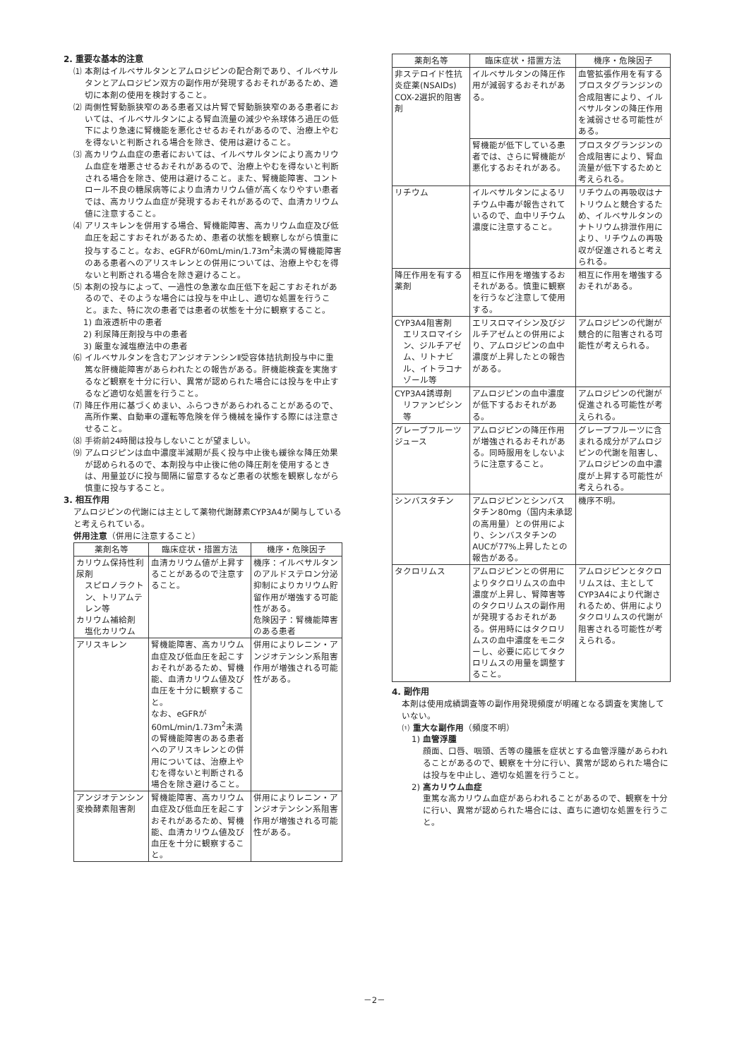2. 重要な基本的注意
⑴ 本剤はイルベサルタンとアムロジピンの配合剤であり、イルベサルタンとアムロジピン双方の副作用が発現するおそれがあるため、適切に本剤の使用を検討すること。
⑵ 両側性腎動脈狭窄のある患者又は片腎で腎動脈狭窄のある患者においては、イルベサルタンによる腎血流量の減少や糸球体ろ過圧の低下により急速に腎機能を悪化させるおそれがあるので、治療上やむを得ないと判断される場合を除き、使用は避けること。
⑶ 高カリウム血症の患者においては、イルベサルタンにより高カリウム血症を増悪させるおそれがあるので、治療上やむを得ないと判断される場合を除き、使用は避けること。また、腎機能障害、コントロール不良の糖尿病等により血清カリウム値が高くなりやすい患者では、高カリウム血症が発現するおそれがあるので、血清カリウム値に注意すること。
⑷ アリスキレンを併用する場合、腎機能障害、高カリウム血症及び低血圧を起こすおそれがあるため、患者の状態を観察しながら慎重に投与すること。なお、eGFRが60mL/min/1.73m<sup>2</sup>未満の腎機能障害のある患者へのアリスキレンとの併用については、治療上やむを得ないと判断される場合を除き避けること。
⑸ 本剤の投与によって、一過性の急激な血圧低下を起こすおそれがあるので、そのような場合には投与を中止し、適切な処置を行うこと。また、特に次の患者では患者の状態を十分に観察すること。
1) 血液透析中の患者
2) 利尿降圧剤投与中の患者
3) 厳重な減塩療法中の患者
⑹ イルベサルタンを含むアンジオテンシンⅡ受容体拮抗剤投与中に重篤な肝機能障害があらわれたとの報告がある。肝機能検査を実施するなど観察を十分に行い、異常が認められた場合には投与を中止するなど適切な処置を行うこと。
⑺ 降圧作用に基づくめまい、ふらつきがあらわれることがあるので、高所作業、自動車の運転等危険を伴う機械を操作する際には注意させること。
⑻ 手術前24時間は投与しないことが望ましい。
⑼ アムロジピンは血中濃度半減期が長く投与中止後も緩徐な降圧効果が認められるので、本剤投与中止後に他の降圧剤を使用するときは、用量並びに投与間隔に留意するなど患者の状態を観察しながら慎重に投与すること。
3. 相互作用
アムロジピンの代謝には主として薬物代謝酵素CYP3A4が関与していると考えられている。
併用注意（併用に注意すること）
| 薬剤名等 | 臨床症状・措置方法 | 機序・危険因子 |
| --- | --- | --- |
| カリウム保持性利尿剤 スピロノラクトン、トリアムテレン等 カリウム補給剤 塩化カリウム | 血清カリウム値が上昇することがあるので注意すること。 | 機序：イルベサルタンのアルドステロン分泌抑制によりカリウム貯留作用が増強する可能性がある。 危険因子：腎機能障害のある患者 |
| アリスキレン | 腎機能障害、高カリウム血症及び低血圧を起こすおそれがあるため、腎機能、血清カリウム値及び血圧を十分に観察すること。 なお、eGFRが60mL/min/1.73m<sup>2</sup>未満の腎機能障害のある患者へのアリスキレンとの併用については、治療上やむを得ないと判断される場合を除き避けること。 | 併用によりレニン・アンジオテンシン系阻害作用が増強される可能性がある。 |
| アンジオテンシン変換酵素阻害剤 | 腎機能障害、高カリウム血症及び低血圧を起こすおそれがあるため、腎機能、血清カリウム値及び血圧を十分に観察すること。 | 併用によりレニン・アンジオテンシン系阻害作用が増強される可能性がある。 |
| 薬剤名等 | 臨床症状・措置方法 | 機序・危険因子 |
| --- | --- | --- |
| 非ステロイド性抗炎症薬(NSAIDs) COX-2選択的阻害剤 | イルベサルタンの降圧作用が減弱するおそれがある。 | 血管拡張作用を有するプロスタグランジンの合成阻害により、イルベサルタンの降圧作用を減弱させる可能性がある。 |
| | 腎機能が低下している患者では、さらに腎機能が悪化するおそれがある。 | プロスタグランジンの合成阻害により、腎血流量が低下するためと考えられる。 |
| リチウム | イルベサルタンによるリチウム中毒が報告されているので、血中リチウム濃度に注意すること。 | リチウムの再吸収はナトリウムと競合するため、イルベサルタンのナトリウム排泄作用により、リチウムの再吸収が促進されると考えられる。 |
| 降圧作用を有する薬剤 | 相互に作用を増強するおそれがある。慎重に観察を行うなど注意して使用する。 | 相互に作用を増強するおそれがある。 |
| CYP3A4阻害剤 エリスロマイシン、ジルチアゼム、リトナビル、イトラコナゾール等 | エリスロマイシン及びジルチアゼムとの併用により、アムロジピンの血中濃度が上昇したとの報告がある。 | アムロジピンの代謝が競合的に阻害される可能性が考えられる。 |
| CYP3A4誘導剤 リファンピシン等 | アムロジピンの血中濃度が低下するおそれがある。 | アムロジピンの代謝が促進される可能性が考えられる。 |
| グレープフルーツジュース | アムロジピンの降圧作用が増強されるおそれがある。同時服用をしないように注意すること。 | グレープフルーツに含まれる成分がアムロジピンの代謝を阻害し、アムロジピンの血中濃度が上昇する可能性が考えられる。 |
| シンバスタチン | アムロジピンとシンバスタチン80mg（国内未承認の高用量）との併用により、シンバスタチンのAUCが77%上昇したとの報告がある。 | 機序不明。 |
| タクロリムス | アムロジピンとの併用によりタクロリムスの血中濃度が上昇し、腎障害等のタクロリムスの副作用が発現するおそれがある。併用時にはタクロリムスの血中濃度をモニターし、必要に応じてタクロリムスの用量を調整すること。 | アムロジピンとタクロリムスは、主としてCYP3A4により代謝されるため、併用によりタクロリムスの代謝が阻害される可能性が考えられる。 |
4. 副作用
本剤は使用成績調査等の副作用発現頻度が明確となる調査を実施していない。
⑴ 重大な副作用（頻度不明）
1) 血管浮腫
顔面、口唇、咽頭、舌等の腫脹を症状とする血管浮腫があらわれることがあるので、観察を十分に行い、異常が認められた場合には投与を中止し、適切な処置を行うこと。
2) 高カリウム血症
重篤な高カリウム血症があらわれることがあるので、観察を十分に行い、異常が認められた場合には、直ちに適切な処置を行うこと。
－2－